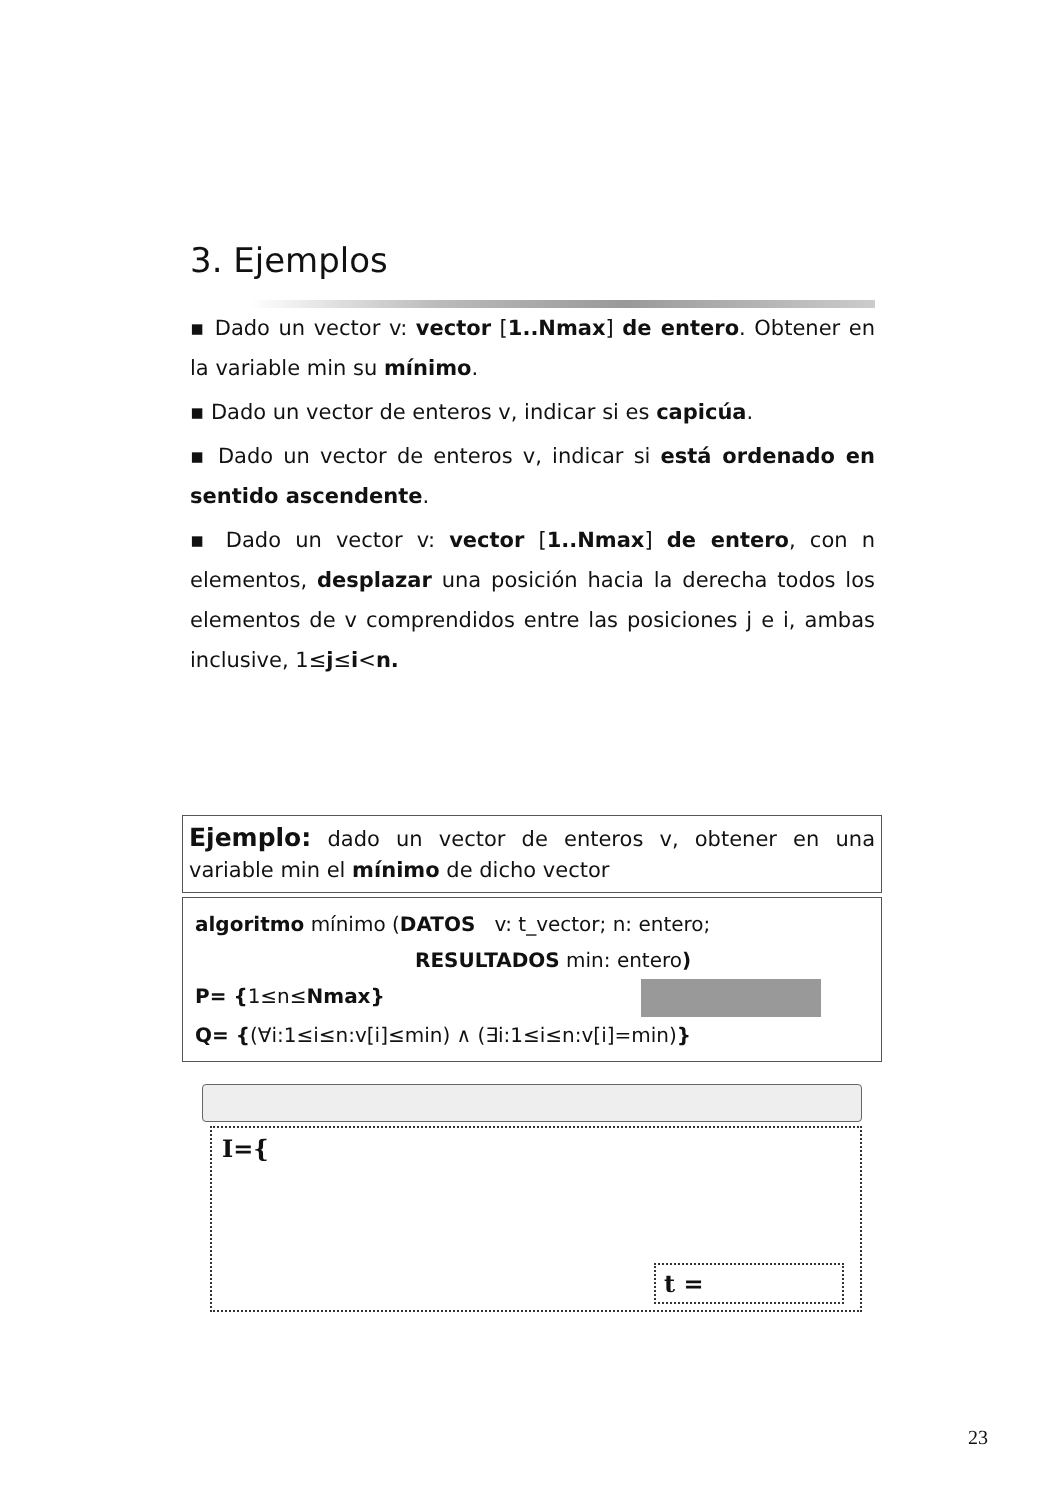3. Ejemplos
▪ Dado un vector v: vector [1..Nmax] de entero. Obtener en la variable min su mínimo.
▪ Dado un vector de enteros v, indicar si es capicúa.
▪ Dado un vector de enteros v, indicar si está ordenado en sentido ascendente.
▪ Dado un vector v: vector [1..Nmax] de entero, con n elementos, desplazar una posición hacia la derecha todos los elementos de v comprendidos entre las posiciones j e i, ambas inclusive, 1≤j≤i<n.
Ejemplo: dado un vector de enteros v, obtener en una variable min el mínimo de dicho vector
algoritmo mínimo (DATOS v: t_vector; n: entero;
RESULTADOS min: entero)
P= {1≤n≤Nmax}
Q= {(∀i:1≤i≤n:v[i]≤min) ∧ (∃i:1≤i≤n:v[i]=min)}
I={
t =
23